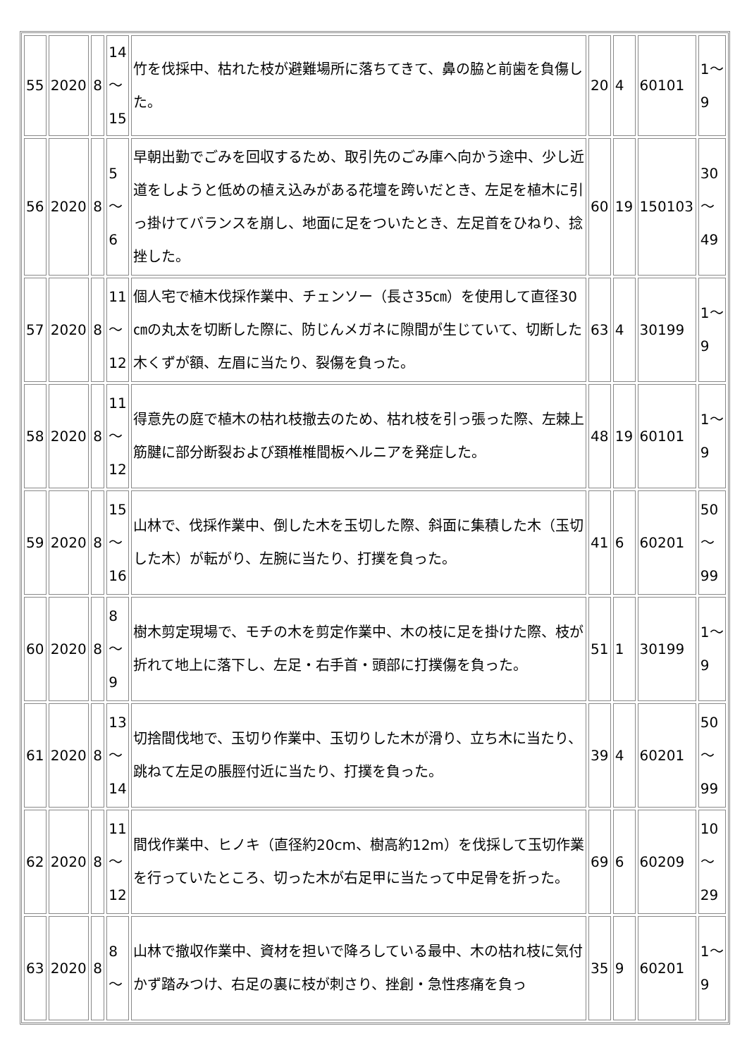| 55 | 2020 | 8 | 14 ～ 15 | 竹を伐採中、枯れた枝が避難場所に落ちてきて、鼻の脇と前歯を負傷した。 | 20 | 4 | 60101 | 1～ 9 |
| 56 | 2020 | 8 | 5 ～ 6 | 早朝出勤でごみを回収するため、取引先のごみ庫へ向かう途中、少し近道をしようと低めの植え込みがある花壇を跨いだとき、左足を植木に引っ掛けてバランスを崩し、地面に足をついたとき、左足首をひねり、捻挫した。 | 60 | 19 | 150103 | 30 ～ 49 |
| 57 | 2020 | 8 | 11 ～ 12 | 個人宅で植木伐採作業中、チェンソー（長さ35㎝）を使用して直径30㎝の丸太を切断した際に、防じんメガネに隙間が生じていて、切断した木くずが額、左眉に当たり、裂傷を負った。 | 63 | 4 | 30199 | 1～ 9 |
| 58 | 2020 | 8 | 11 ～ 12 | 得意先の庭で植木の枯れ枝撤去のため、枯れ枝を引っ張った際、左棘上筋腱に部分断裂および頚椎椎間板ヘルニアを発症した。 | 48 | 19 | 60101 | 1～ 9 |
| 59 | 2020 | 8 | 15 ～ 16 | 山林で、伐採作業中、倒した木を玉切した際、斜面に集積した木（玉切した木）が転がり、左腕に当たり、打撲を負った。 | 41 | 6 | 60201 | 50 ～ 99 |
| 60 | 2020 | 8 | 8 ～ 9 | 樹木剪定現場で、モチの木を剪定作業中、木の枝に足を掛けた際、枝が折れて地上に落下し、左足・右手首・頭部に打撲傷を負った。 | 51 | 1 | 30199 | 1～ 9 |
| 61 | 2020 | 8 | 13 ～ 14 | 切捨間伐地で、玉切り作業中、玉切りした木が滑り、立ち木に当たり、跳ねて左足の脹脛付近に当たり、打撲を負った。 | 39 | 4 | 60201 | 50 ～ 99 |
| 62 | 2020 | 8 | 11 ～ 12 | 間伐作業中、ヒノキ（直径約20cm、樹高約12m）を伐採して玉切作業を行っていたところ、切った木が右足甲に当たって中足骨を折った。 | 69 | 6 | 60209 | 10 ～ 29 |
| 63 | 2020 | 8 | 8 ～ | 山林で撤収作業中、資材を担いで降ろしている最中、木の枯れ枝に気付かず踏みつけ、右足の裏に枝が刺さり、挫創・急性疼痛を負っ | 35 | 9 | 60201 | 1～ 9 |